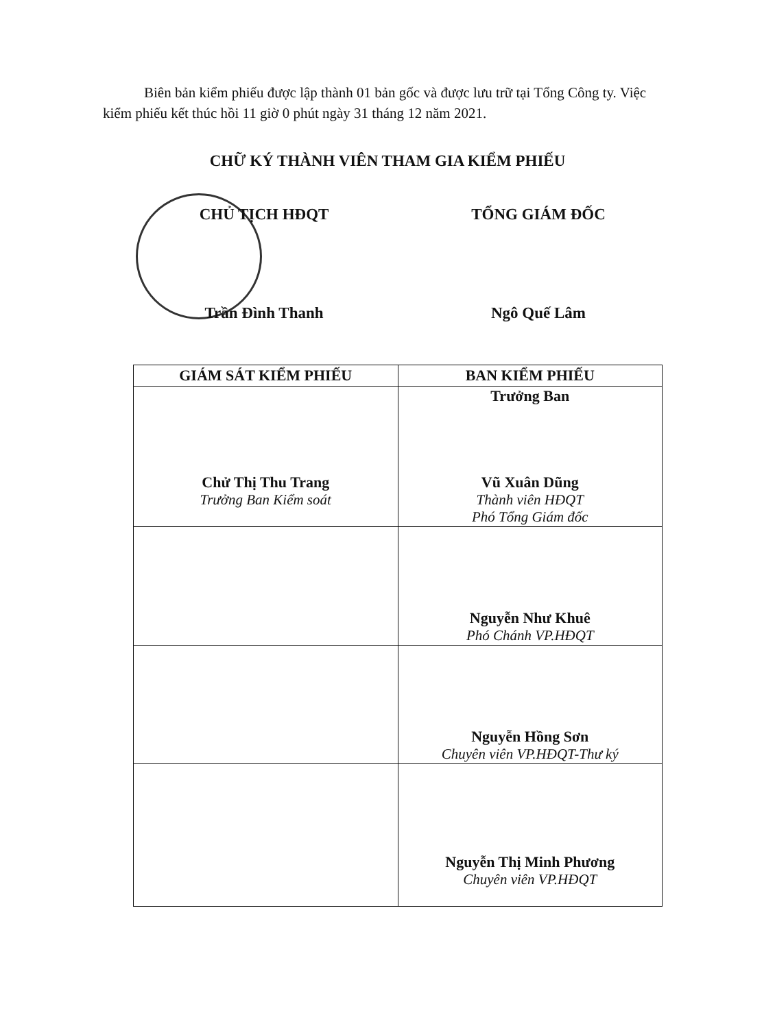Biên bản kiểm phiếu được lập thành 01 bản gốc và được lưu trữ tại Tổng Công ty. Việc kiểm phiếu kết thúc hồi 11 giờ 0 phút ngày 31 tháng 12 năm 2021.
CHỮ KÝ THÀNH VIÊN THAM GIA KIỂM PHIẾU
CHỦ TỊCH HĐQT
Trần Đình Thanh
TỔNG GIÁM ĐỐC
Ngô Quế Lâm
| GIÁM SÁT KIỂM PHIẾU | BAN KIỂM PHIẾU |
| --- | --- |
| Chử Thị Thu Trang Trưởng Ban Kiểm soát | Trưởng Ban Vũ Xuân Dũng Thành viên HĐQT Phó Tổng Giám đốc |
| | Nguyễn Như Khuê Phó Chánh VP.HĐQT |
| | Nguyễn Hồng Sơn Chuyên viên VP.HĐQT-Thư ký |
| | Nguyễn Thị Minh Phương Chuyên viên VP.HĐQT |